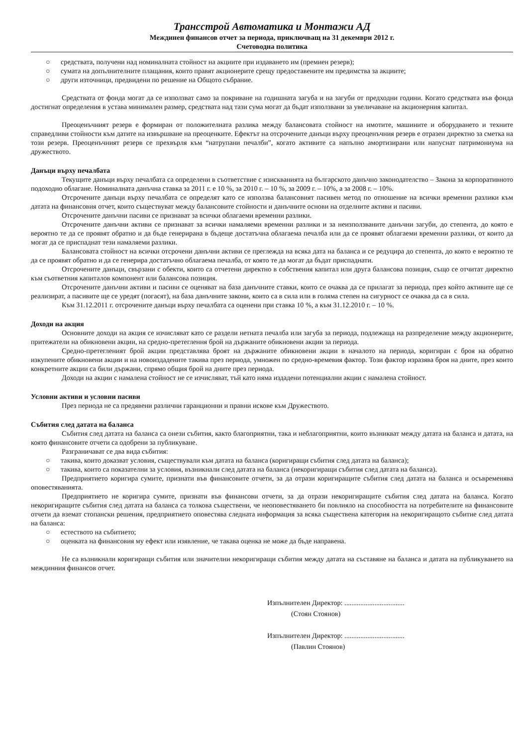Трансстрой Автоматика и Монтажи АД
Междинен финансов отчет за периода, приключващ на 31 декември 2012 г.
Счетоводна политика
○ средствата, получени над номиналната стойност на акциите при издаването им (премиен резерв);
○ сумата на допълнителните плащания, които правят акционерите срещу предоставените им предимства за акциите;
○ други източници, предвидени по решение на Общото събрание.
Средствата от фонда могат да се използват само за покриване на годишната загуба и на загуби от предходни години. Когато средствата във фонда достигнат определения в устава минимален размер, средствата над тази сума могат да бъдат използвани за увеличаване на акционерния капитал.
Преоценъчният резерв е формиран от положителната разлика между балансовата стойност на имотите, машините и оборудването и техните справедливи стойности към датите на извършване на преоценките. Ефектът на отсрочените данъци върху преоценъчния резерв е отразен директно за сметка на този резерв. Преоценъчният резерв се прехвърля към “натрупани печалби”, когато активите са напълно амортизирани или напуснат патримониума на дружеството.
Данъци върху печалбата
Текущите данъци върху печалбата са определени в съответствие с изискванията на българското данъчно законодателство – Закона за корпоративното подоходно облагане. Номиналната данъчна ставка за 2011 г. е 10 %, за 2010 г. – 10 %, за 2009 г. – 10%, а за 2008 г. – 10%.
Отсрочените данъци върху печалбата се определят като се използва балансовият пасивен метод по отношение на всички временни разлики към датата на финансовия отчет, които съществуват между балансовите стойности и данъчните основи на отделните активи и пасиви.
Отсрочените данъчни пасиви се признават за всички облагаеми временни разлики.
Отсрочените данъчни активи се признават за всички намаляеми временни разлики и за неизползваните данъчни загуби, до степента, до която е вероятно те да се проявят обратно и да бъде генерирана в бъдеще достатъчна облагаема печалба или да се проявят облагаеми временни разлики, от които да могат да се приспаднат тези намаляеми разлики.
Балансовата стойност на всички отсрочени данъчни активи се преглежда на всяка дата на баланса и се редуцира до степента, до която е вероятно те да се проявят обратно и да се генерира достатъчно облагаема печалба, от която те да могат да бъдат приспаднати.
Отсрочените данъци, свързани с обекти, които са отчетени директно в собствения капитал или друга балансова позиция, също се отчитат директно към съответния капиталов компонент или балансова позиция.
Отсрочените данъчни активи и пасиви се оценяват на база данъчните ставки, които се очаква да се прилагат за периода, през който активите ще се реализират, а пасивите ще се уредят (погасят), на база данъчните закони, които са в сила или в голяма степен на сигурност се очаква да са в сила.
Към 31.12.2011 г. отсрочените данъци върху печалбата са оценени при ставка 10 %, а към 31.12.2010 г. – 10 %.
Доходи на акция
Основните доходи на акция се изчисляват като се раздели нетната печалба или загуба за периода, подлежаща на разпределение между акционерите, притежатели на обикновени акции, на средно-претеглення брой на държаните обикновени акции за периода.
Средно-претегленият брой акции представлява броят на държаните обикновени акции в началото на периода, коригиран с броя на обратно изкупените обикновени акции и на новоиздадените такива през периода, умножен по средно-времевия фактор. Този фактор изразява броя на дните, през които конкретните акции са били държани, спрямо общия брой на дните през периода.
Доходи на акции с намалена стойност не се изчисляват, тъй като няма издадени потенциални акции с намалена стойност.
Условни активи и условни пасиви
През периода не са предявени различни гаранционни и правни искове към Дружеството.
Събития след датата на баланса
Събития след датата на баланса са онези събития, както благоприятни, така и неблагоприятни, които възникват между датата на баланса и датата, на която финансовите отчети са одобрени за публикуване.
Разграничават се два вида събития:
○ такива, които доказват условия, съществували към датата на баланса (коригиращи събития след датата на баланса);
○ такива, които са показателни за условия, възникнали след датата на баланса (некоригиращи събития след датата на баланса).
Предприятието коригира сумите, признати във финансовите отчети, за да отрази коригиращите събития след датата на баланса и осъвременява оповестяванията.
Предприятието не коригира сумите, признати във финансови отчети, за да отрази некоригиращите събития след датата на баланса. Когато некоригиращите събития след датата на баланса са толкова съществени, че неоповестяването би повлияло на способността на потребителите на финансовите отчети да вземат стопански решения, предприятието оповестява следната информация за всяка съществена категория на некоригиращото събитие след датата на баланса:
○ естеството на събитието;
○ оценката на финансовия му ефект или изявление, че такава оценка не може да бъде направена.
Не са възникнали коригиращи събития или значителни некоригиращи събития между датата на съставяне на баланса и датата на публикуването на междинния финансов отчет.
Изпълнителен Директор: ..................................
(Стоян Стоянов)
Изпълнителен Директор: ..................................
(Павлин Стоянов)